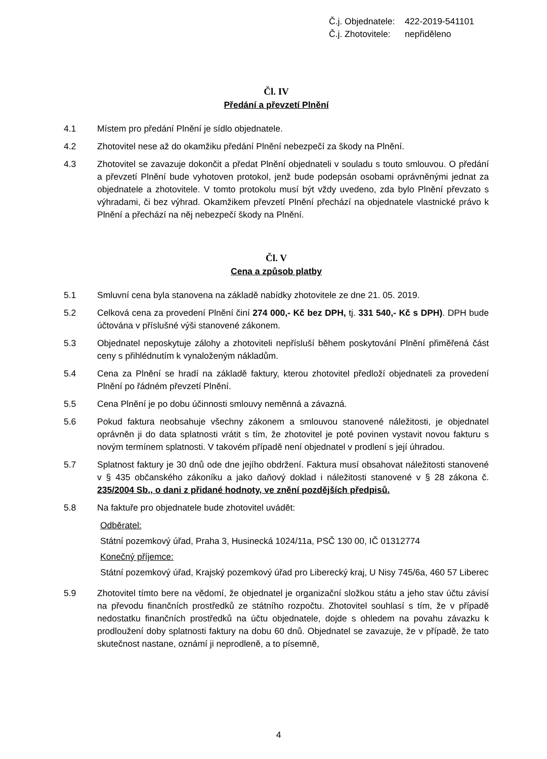Č.j. Objednatele: 422-2019-541101
Č.j. Zhotovitele: nepřiděleno
Čl. IV
Předání a převzetí Plnění
4.1 Místem pro předání Plnění je sídlo objednatele.
4.2 Zhotovitel nese až do okamžiku předání Plnění nebezpečí za škody na Plnění.
4.3 Zhotovitel se zavazuje dokončit a předat Plnění objednateli v souladu s touto smlouvou. O předání a převzetí Plnění bude vyhotoven protokol, jenž bude podepsán osobami oprávněnými jednat za objednatele a zhotovitele. V tomto protokolu musí být vždy uvedeno, zda bylo Plnění převzato s výhradami, či bez výhrad. Okamžikem převzetí Plnění přechází na objednatele vlastnické právo k Plnění a přechází na něj nebezpečí škody na Plnění.
Čl. V
Cena a způsob platby
5.1 Smluvní cena byla stanovena na základě nabídky zhotovitele ze dne 21. 05. 2019.
5.2 Celková cena za provedení Plnění činí 274 000,- Kč bez DPH, tj. 331 540,- Kč s DPH). DPH bude účtována v příslušné výši stanovené zákonem.
5.3 Objednatel neposkytuje zálohy a zhotoviteli nepřísluší během poskytování Plnění přiměřená část ceny s přihlédnutím k vynaloženým nákladům.
5.4 Cena za Plnění se hradí na základě faktury, kterou zhotovitel předloží objednateli za provedení Plnění po řádném převzetí Plnění.
5.5 Cena Plnění je po dobu účinnosti smlouvy neměnná a závazná.
5.6 Pokud faktura neobsahuje všechny zákonem a smlouvou stanovené náležitosti, je objednatel oprávněn ji do data splatnosti vrátit s tím, že zhotovitel je poté povinen vystavit novou fakturu s novým termínem splatnosti. V takovém případě není objednatel v prodlení s její úhradou.
5.7 Splatnost faktury je 30 dnů ode dne jejího obdržení. Faktura musí obsahovat náležitosti stanovené v § 435 občanského zákoníku a jako daňový doklad i náležitosti stanovené v § 28 zákona č. 235/2004 Sb., o dani z přidané hodnoty, ve znění pozdějších předpisů.
5.8 Na faktuře pro objednatele bude zhotovitel uvádět:
Odběratel:
Státní pozemkový úřad, Praha 3, Husinecká 1024/11a, PSČ 130 00, IČ 01312774
Konečný příjemce:
Státní pozemkový úřad, Krajský pozemkový úřad pro Liberecký kraj, U Nisy 745/6a, 460 57 Liberec
5.9 Zhotovitel tímto bere na vědomí, že objednatel je organizační složkou státu a jeho stav účtu závisí na převodu finančních prostředků ze státního rozpočtu. Zhotovitel souhlasí s tím, že v případě nedostatku finančních prostředků na účtu objednatele, dojde s ohledem na povahu závazku k prodloužení doby splatnosti faktury na dobu 60 dnů. Objednatel se zavazuje, že v případě, že tato skutečnost nastane, oznámí ji neprodleně, a to písemně,
4